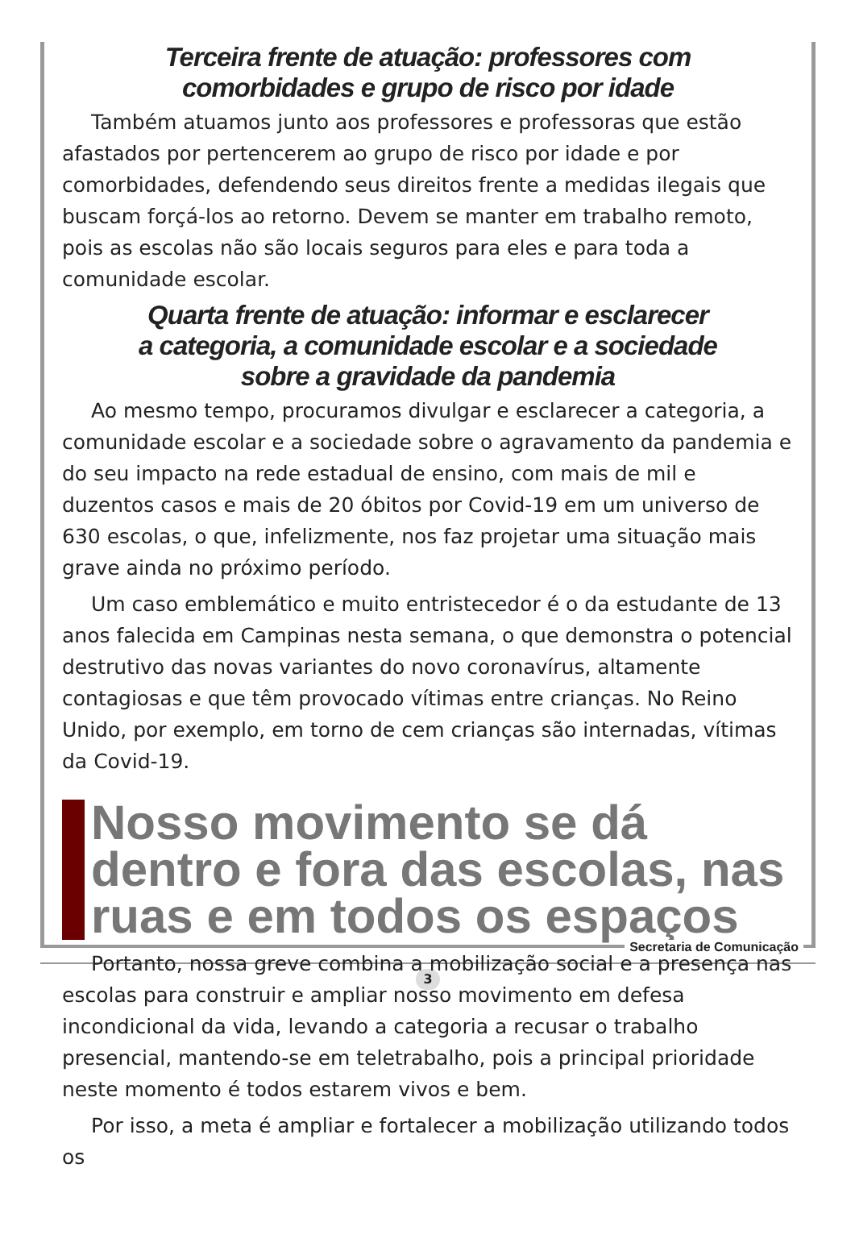Terceira frente de atuação: professores com
comorbidades e grupo de risco por idade
Também atuamos junto aos professores e professoras que estão afastados por pertencerem ao grupo de risco por idade e por comorbidades, defendendo seus direitos frente a medidas ilegais que buscam forçá-los ao retorno. Devem se manter em trabalho remoto, pois as escolas não são locais seguros para eles e para toda a comunidade escolar.
Quarta frente de atuação: informar e esclarecer
a categoria, a comunidade escolar e a sociedade
sobre a gravidade da pandemia
Ao mesmo tempo, procuramos divulgar e esclarecer a categoria, a comunidade escolar e a sociedade sobre o agravamento da pandemia e do seu impacto na rede estadual de ensino, com mais de mil e duzentos casos e mais de 20 óbitos por Covid-19 em um universo de 630 escolas, o que, infelizmente, nos faz projetar uma situação mais grave ainda no próximo período.
Um caso emblemático e muito entristecedor é o da estudante de 13 anos falecida em Campinas nesta semana, o que demonstra o potencial destrutivo das novas variantes do novo coronavírus, altamente contagiosas e que têm provocado vítimas entre crianças. No Reino Unido, por exemplo, em torno de cem crianças são internadas, vítimas da Covid-19.
Nosso movimento se dá dentro e fora das escolas, nas ruas e em todos os espaços
Portanto, nossa greve combina a mobilização social e a presença nas escolas para construir e ampliar nosso movimento em defesa incondicional da vida, levando a categoria a recusar o trabalho presencial, mantendo-se em teletrabalho, pois a principal prioridade neste momento é todos estarem vivos e bem.
Por isso, a meta é ampliar e fortalecer a mobilização utilizando todos os
Secretaria de Comunicação
3